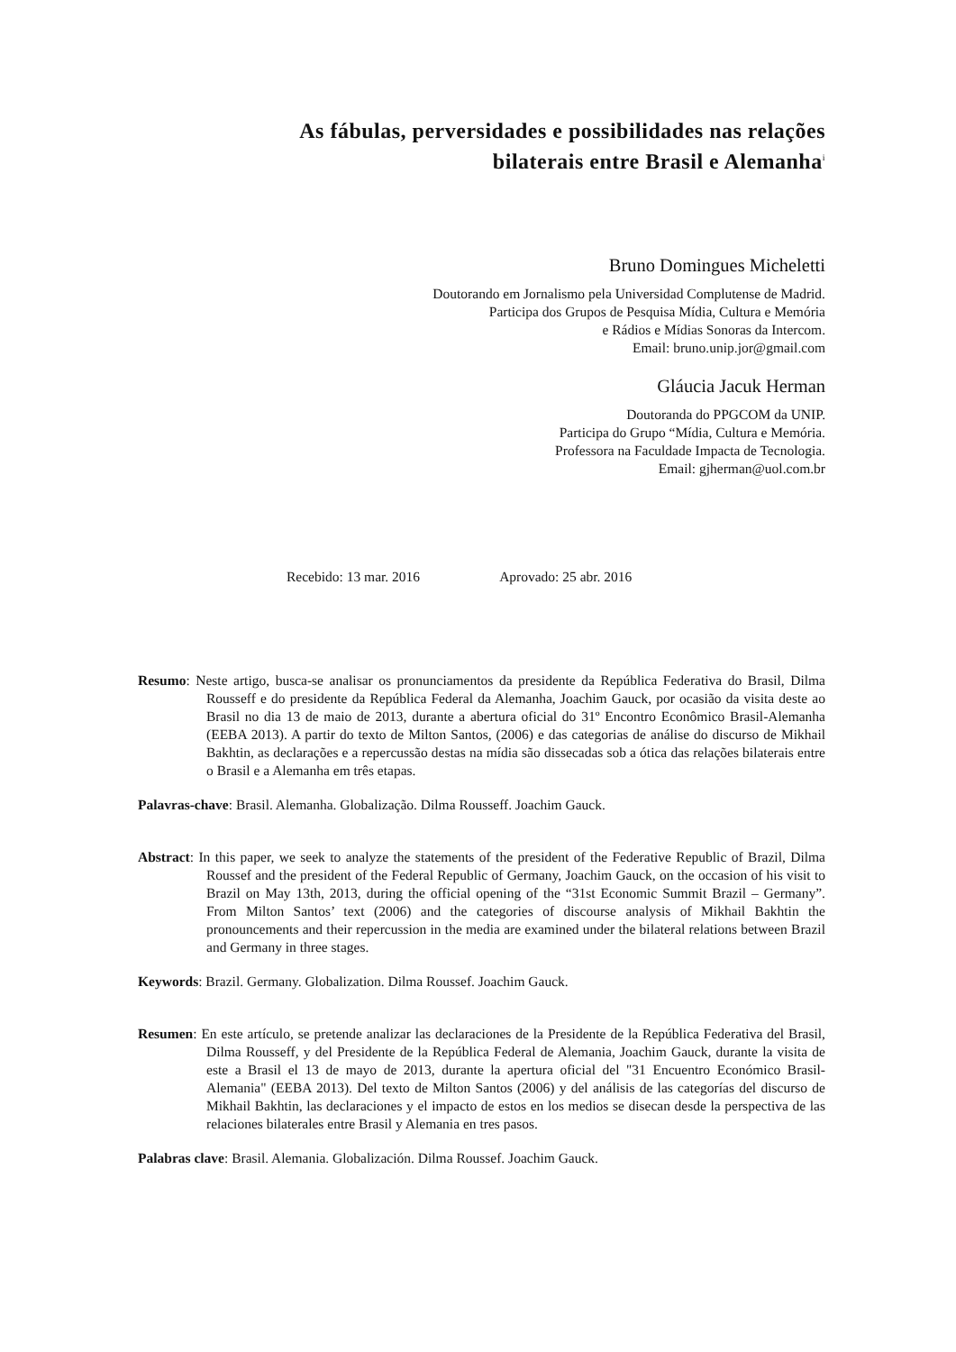As fábulas, perversidades e possibilidades nas relações bilaterais entre Brasil e Alemanha<sup>i</sup>
Bruno Domingues Micheletti
Doutorando em Jornalismo pela Universidad Complutense de Madrid.
Participa dos Grupos de Pesquisa Mídia, Cultura e Memória
e Rádios e Mídias Sonoras da Intercom.
Email: bruno.unip.jor@gmail.com
Gláucia Jacuk Herman
Doutoranda do PPGCOM da UNIP.
Participa do Grupo “Mídia, Cultura e Memória.
Professora na Faculdade Impacta de Tecnologia.
Email: gjherman@uol.com.br
Recebido: 13 mar. 2016 Aprovado: 25 abr. 2016
Resumo: Neste artigo, busca-se analisar os pronunciamentos da presidente da República Federativa do Brasil, Dilma Rousseff e do presidente da República Federal da Alemanha, Joachim Gauck, por ocasião da visita deste ao Brasil no dia 13 de maio de 2013, durante a abertura oficial do 31º Encontro Econômico Brasil-Alemanha (EEBA 2013). A partir do texto de Milton Santos, (2006) e das categorias de análise do discurso de Mikhail Bakhtin, as declarações e a repercussão destas na mídia são dissecadas sob a ótica das relações bilaterais entre o Brasil e a Alemanha em três etapas.
Palavras-chave: Brasil. Alemanha. Globalização. Dilma Rousseff. Joachim Gauck.
Abstract: In this paper, we seek to analyze the statements of the president of the Federative Republic of Brazil, Dilma Roussef and the president of the Federal Republic of Germany, Joachim Gauck, on the occasion of his visit to Brazil on May 13th, 2013, during the official opening of the “31st Economic Summit Brazil – Germany”. From Milton Santos’ text (2006) and the categories of discourse analysis of Mikhail Bakhtin the pronouncements and their repercussion in the media are examined under the bilateral relations between Brazil and Germany in three stages.
Keywords: Brazil. Germany. Globalization. Dilma Roussef. Joachim Gauck.
Resumen: En este artículo, se pretende analizar las declaraciones de la Presidente de la República Federativa del Brasil, Dilma Rousseff, y del Presidente de la República Federal de Alemania, Joachim Gauck, durante la visita de este a Brasil el 13 de mayo de 2013, durante la apertura oficial del "31 Encuentro Económico Brasil-Alemania" (EEBA 2013). Del texto de Milton Santos (2006) y del análisis de las categorías del discurso de Mikhail Bakhtin, las declaraciones y el impacto de estos en los medios se disecan desde la perspectiva de las relaciones bilaterales entre Brasil y Alemania en tres pasos.
Palabras clave: Brasil. Alemania. Globalización. Dilma Roussef. Joachim Gauck.